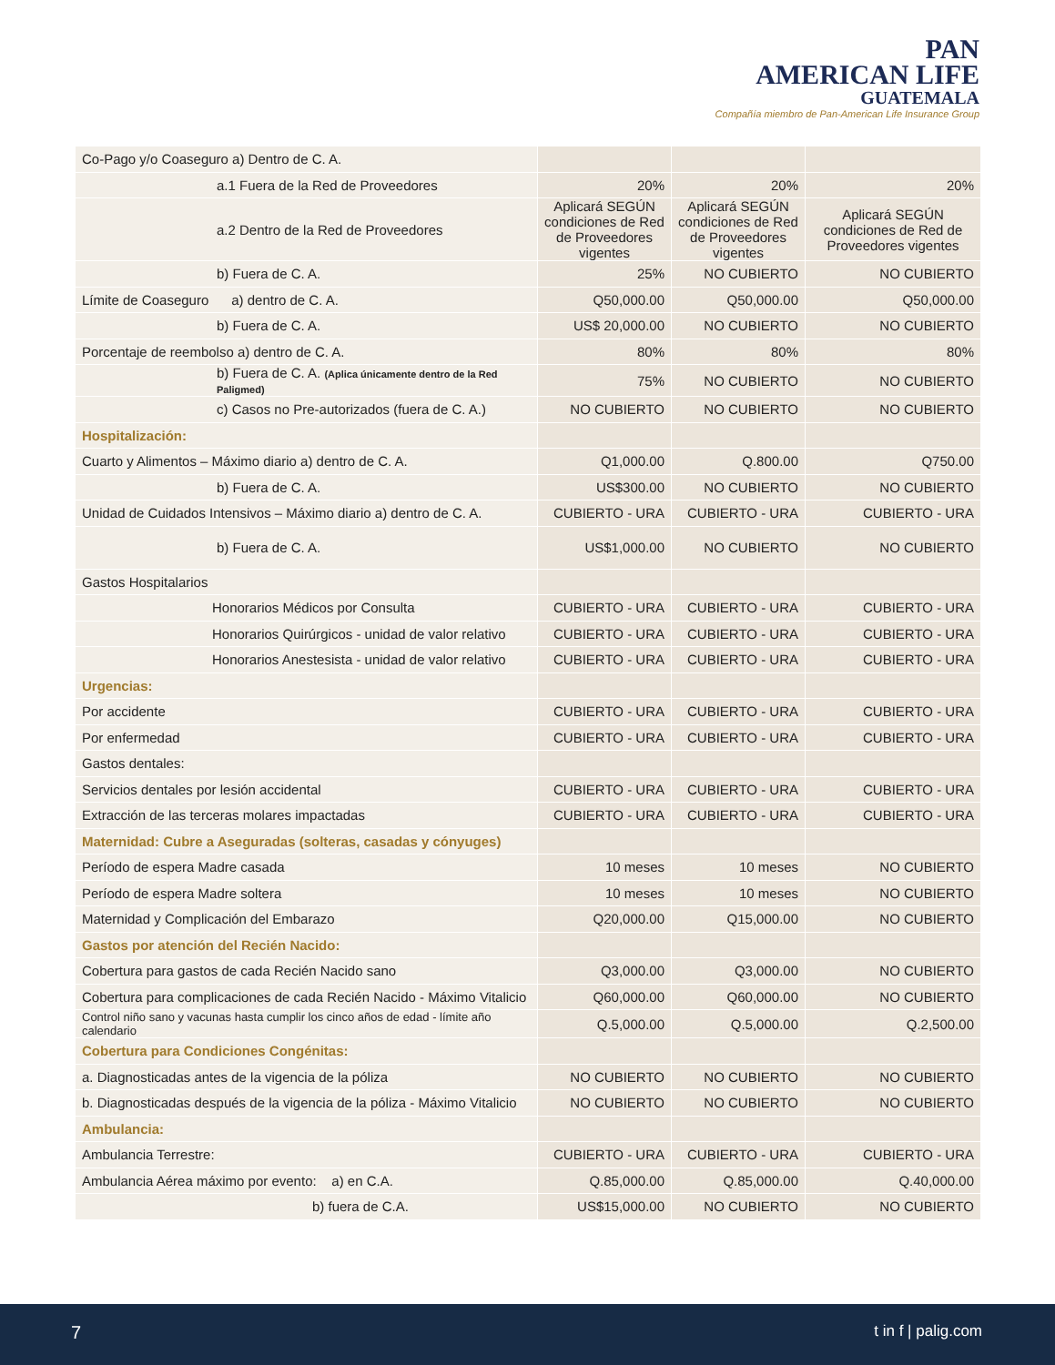PAN
AMERICAN LIFE
GUATEMALA
Compañía miembro de Pan-American Life Insurance Group
| Co-Pago y/o Coaseguro a) Dentro de C. A. | | | |
| a.1 Fuera de la Red de Proveedores | 20% | 20% | 20% |
| a.2 Dentro de la Red de Proveedores | Aplicará SEGÚN condiciones de Red de Proveedores vigentes | Aplicará SEGÚN condiciones de Red de Proveedores vigentes | Aplicará SEGÚN condiciones de Red de Proveedores vigentes |
| b) Fuera de C. A. | 25% | NO CUBIERTO | NO CUBIERTO |
| Límite de Coaseguro a) dentro de C. A. | Q50,000.00 | Q50,000.00 | Q50,000.00 |
| b) Fuera de C. A. | US$ 20,000.00 | NO CUBIERTO | NO CUBIERTO |
| Porcentaje de reembolso a) dentro de C. A. | 80% | 80% | 80% |
| b) Fuera de C. A. (Aplica únicamente dentro de la Red Paligmed) | 75% | NO CUBIERTO | NO CUBIERTO |
| c) Casos no Pre-autorizados (fuera de C. A.) | NO CUBIERTO | NO CUBIERTO | NO CUBIERTO |
| Hospitalización: | | | |
| Cuarto y Alimentos – Máximo diario a) dentro de C. A. | Q1,000.00 | Q.800.00 | Q750.00 |
| b) Fuera de C. A. | US$300.00 | NO CUBIERTO | NO CUBIERTO |
| Unidad de Cuidados Intensivos – Máximo diario a) dentro de C. A. | CUBIERTO - URA | CUBIERTO - URA | CUBIERTO - URA |
| b) Fuera de C. A. | US$1,000.00 | NO CUBIERTO | NO CUBIERTO |
| Gastos Hospitalarios | | | |
| Honorarios Médicos por Consulta | CUBIERTO - URA | CUBIERTO - URA | CUBIERTO - URA |
| Honorarios Quirúrgicos - unidad de valor relativo | CUBIERTO - URA | CUBIERTO - URA | CUBIERTO - URA |
| Honorarios Anestesista - unidad de valor relativo | CUBIERTO - URA | CUBIERTO - URA | CUBIERTO - URA |
| Urgencias: | | | |
| Por accidente | CUBIERTO - URA | CUBIERTO - URA | CUBIERTO - URA |
| Por enfermedad | CUBIERTO - URA | CUBIERTO - URA | CUBIERTO - URA |
| Gastos dentales: | | | |
| Servicios dentales por lesión accidental | CUBIERTO - URA | CUBIERTO - URA | CUBIERTO - URA |
| Extracción de las terceras molares impactadas | CUBIERTO - URA | CUBIERTO - URA | CUBIERTO - URA |
| Maternidad: Cubre a Aseguradas (solteras, casadas y cónyuges) | | | |
| Período de espera Madre casada | 10 meses | 10 meses | NO CUBIERTO |
| Período de espera Madre soltera | 10 meses | 10 meses | NO CUBIERTO |
| Maternidad y Complicación del Embarazo | Q20,000.00 | Q15,000.00 | NO CUBIERTO |
| Gastos por atención del Recién Nacido: | | | |
| Cobertura para gastos de cada Recién Nacido sano | Q3,000.00 | Q3,000.00 | NO CUBIERTO |
| Cobertura para complicaciones de cada Recién Nacido - Máximo Vitalicio | Q60,000.00 | Q60,000.00 | NO CUBIERTO |
| Control niño sano y vacunas hasta cumplir los cinco años de edad - límite año calendario | Q.5,000.00 | Q.5,000.00 | Q.2,500.00 |
| Cobertura para Condiciones Congénitas: | | | |
| a. Diagnosticadas antes de la vigencia de la póliza | NO CUBIERTO | NO CUBIERTO | NO CUBIERTO |
| b. Diagnosticadas después de la vigencia de la póliza - Máximo Vitalicio | NO CUBIERTO | NO CUBIERTO | NO CUBIERTO |
| Ambulancia: | | | |
| Ambulancia Terrestre: | CUBIERTO - URA | CUBIERTO - URA | CUBIERTO - URA |
| Ambulancia Aérea máximo por evento: a) en C.A. | Q.85,000.00 | Q.85,000.00 | Q.40,000.00 |
| b) fuera de C.A. | US$15,000.00 | NO CUBIERTO | NO CUBIERTO |
7 t in f | palig.com